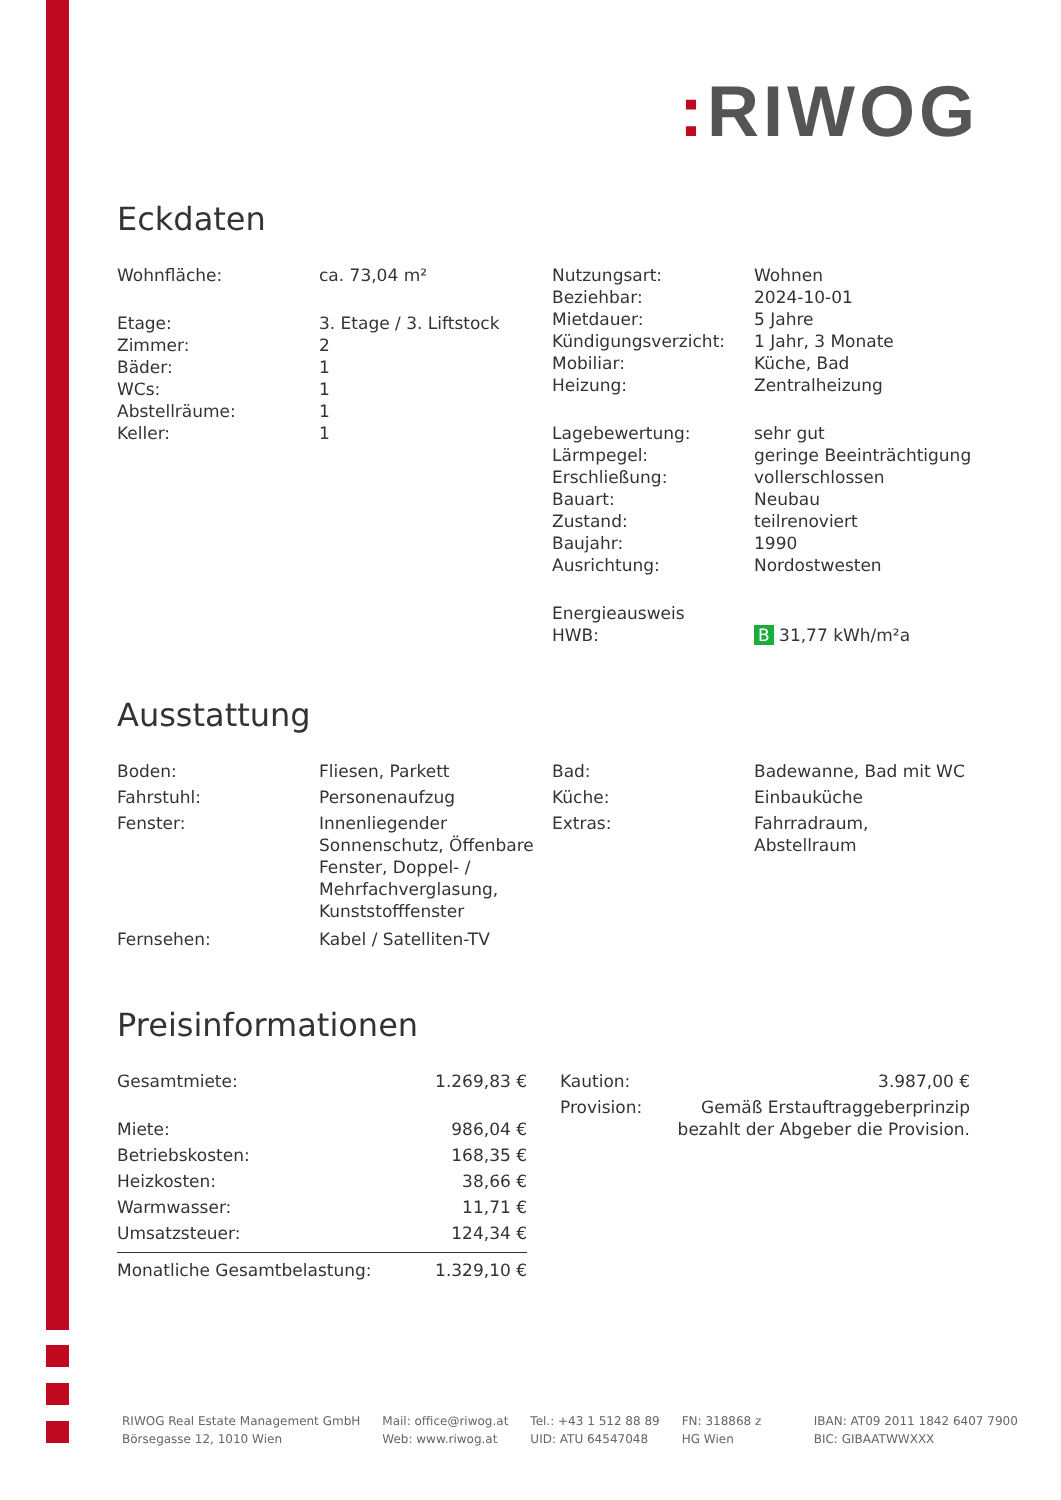: RIWOG
Eckdaten
| Wohnfläche: | ca. 73,04 m² |
| Etage: | 3. Etage / 3. Liftstock |
| Zimmer: | 2 |
| Bäder: | 1 |
| WCs: | 1 |
| Abstellräume: | 1 |
| Keller: | 1 |
| Nutzungsart: | Wohnen |
| Beziehbar: | 2024-10-01 |
| Mietdauer: | 5 Jahre |
| Kündigungsverzicht: | 1 Jahr, 3 Monate |
| Mobiliar: | Küche, Bad |
| Heizung: | Zentralheizung |
| Lagebewertung: | sehr gut |
| Lärmpegel: | geringe Beeinträchtigung |
| Erschließung: | vollerschlossen |
| Bauart: | Neubau |
| Zustand: | teilrenoviert |
| Baujahr: | 1990 |
| Ausrichtung: | Nordostwesten |
| Energieausweis | |
| HWB: | B 31,77 kWh/m²a |
Ausstattung
| Boden: | Fliesen, Parkett |
| Fahrstuhl: | Personenaufzug |
| Fenster: | Innenliegender Sonnenschutz, Öffenbare Fenster, Doppel- / Mehrfachverglasung, Kunststofffenster |
| Fernsehen: | Kabel / Satelliten-TV |
| Bad: | Badewanne, Bad mit WC |
| Küche: | Einbauküche |
| Extras: | Fahrradraum, Abstellraum |
Preisinformationen
| Gesamtmiete: | 1.269,83 € |
| Miete: | 986,04 € |
| Betriebskosten: | 168,35 € |
| Heizkosten: | 38,66 € |
| Warmwasser: | 11,71 € |
| Umsatzsteuer: | 124,34 € |
| Monatliche Gesamtbelastung: | 1.329,10 € |
| Kaution: | 3.987,00 € |
| Provision: | Gemäß Erstauftraggeberprinzip bezahlt der Abgeber die Provision. |
RIWOG Real Estate Management GmbH
Börsegasse 12, 1010 Wien
Mail: office@riwog.at
Web: www.riwog.at
Tel.: +43 1 512 88 89
UID: ATU 64547048
FN: 318868 z
HG Wien
IBAN: AT09 2011 1842 6407 7900
BIC: GIBAATWWXXX